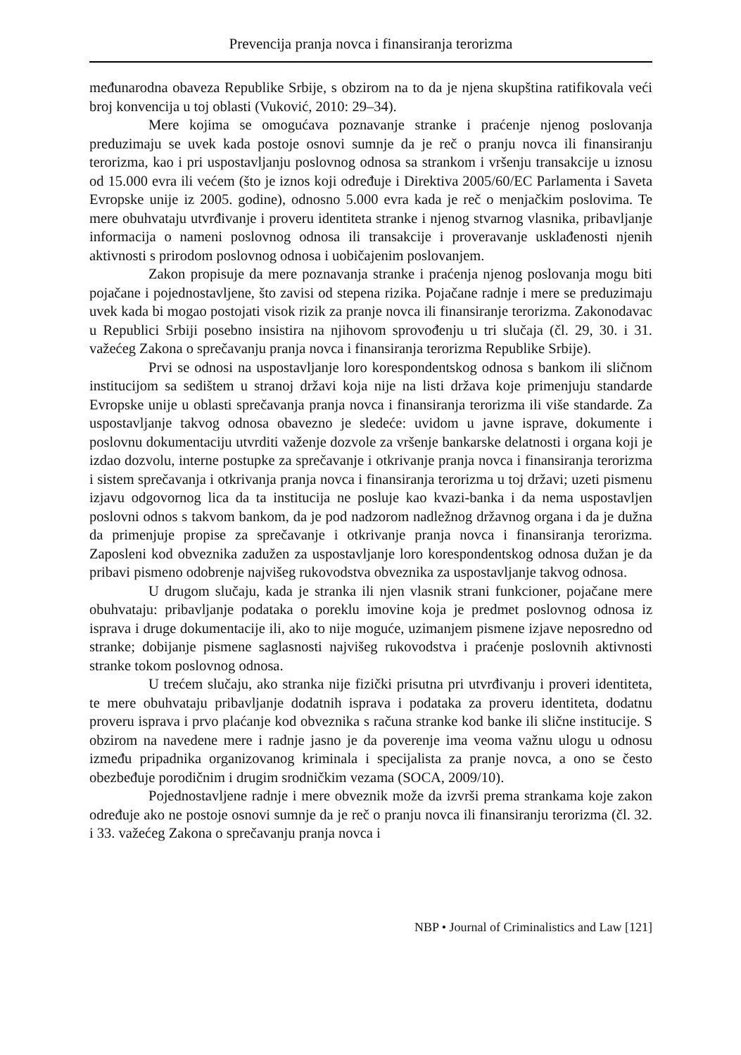Prevencija pranja novca i finansiranja terorizma
međunarodna obaveza Republike Srbije, s obzirom na to da je njena skupština ratifikovala veći broj konvencija u toj oblasti (Vuković, 2010: 29–34).
Mere kojima se omogućava poznavanje stranke i praćenje njenog poslovanja preduzimaju se uvek kada postoje osnovi sumnje da je reč o pranju novca ili finansiranju terorizma, kao i pri uspostavljanju poslovnog odnosa sa strankom i vršenju transakcije u iznosu od 15.000 evra ili većem (što je iznos koji određuje i Direktiva 2005/60/EC Parlamenta i Saveta Evropske unije iz 2005. godine), odnosno 5.000 evra kada je reč o menjačkim poslovima. Te mere obuhvataju utvrđivanje i proveru identiteta stranke i njenog stvarnog vlasnika, pribavljanje informacija o nameni poslovnog odnosa ili transakcije i proveravanje usklađenosti njenih aktivnosti s prirodom poslovnog odnosa i uobičajenim poslovanjem.
Zakon propisuje da mere poznavanja stranke i praćenja njenog poslovanja mogu biti pojačane i pojednostavljene, što zavisi od stepena rizika. Pojačane radnje i mere se preduzimaju uvek kada bi mogao postojati visok rizik za pranje novca ili finansiranje terorizma. Zakonodavac u Republici Srbiji posebno insistira na njihovom sprovođenju u tri slučaja (čl. 29, 30. i 31. važećeg Zakona o sprečavanju pranja novca i finansiranja terorizma Republike Srbije).
Prvi se odnosi na uspostavljanje loro korespondentskog odnosa s bankom ili sličnom institucijom sa sedištem u stranoj državi koja nije na listi država koje primenjuju standarde Evropske unije u oblasti sprečavanja pranja novca i finansiranja terorizma ili više standarde. Za uspostavljanje takvog odnosa obavezno je sledeće: uvidom u javne isprave, dokumente i poslovnu dokumentaciju utvrditi važenje dozvole za vršenje bankarske delatnosti i organa koji je izdao dozvolu, interne postupke za sprečavanje i otkrivanje pranja novca i finansiranja terorizma i sistem sprečavanja i otkrivanja pranja novca i finansiranja terorizma u toj državi; uzeti pismenu izjavu odgovornog lica da ta institucija ne posluje kao kvazi-banka i da nema uspostavljen poslovni odnos s takvom bankom, da je pod nadzorom nadležnog državnog organa i da je dužna da primenjuje propise za sprečavanje i otkrivanje pranja novca i finansiranja terorizma. Zaposleni kod obveznika zadužen za uspostavljanje loro korespondentskog odnosa dužan je da pribavi pismeno odobrenje najvišeg rukovodstva obveznika za uspostavljanje takvog odnosa.
U drugom slučaju, kada je stranka ili njen vlasnik strani funkcioner, pojačane mere obuhvataju: pribavljanje podataka o poreklu imovine koja je predmet poslovnog odnosa iz isprava i druge dokumentacije ili, ako to nije moguće, uzimanjem pismene izjave neposredno od stranke; dobijanje pismene saglasnosti najvišeg rukovodstva i praćenje poslovnih aktivnosti stranke tokom poslovnog odnosa.
U trećem slučaju, ako stranka nije fizički prisutna pri utvrđivanju i proveri identiteta, te mere obuhvataju pribavljanje dodatnih isprava i podataka za proveru identiteta, dodatnu proveru isprava i prvo plaćanje kod obveznika s računa stranke kod banke ili slične institucije. S obzirom na navedene mere i radnje jasno je da poverenje ima veoma važnu ulogu u odnosu između pripadnika organizovanog kriminala i specijalista za pranje novca, a ono se često obezbeđuje porodičnim i drugim srodničkim vezama (SOCA, 2009/10).
Pojednostavljene radnje i mere obveznik može da izvrši prema strankama koje zakon određuje ako ne postoje osnovi sumnje da je reč o pranju novca ili finansiranju terorizma (čl. 32. i 33. važećeg Zakona o sprečavanju pranja novca i
NBP • Journal of Criminalistics and Law [121]